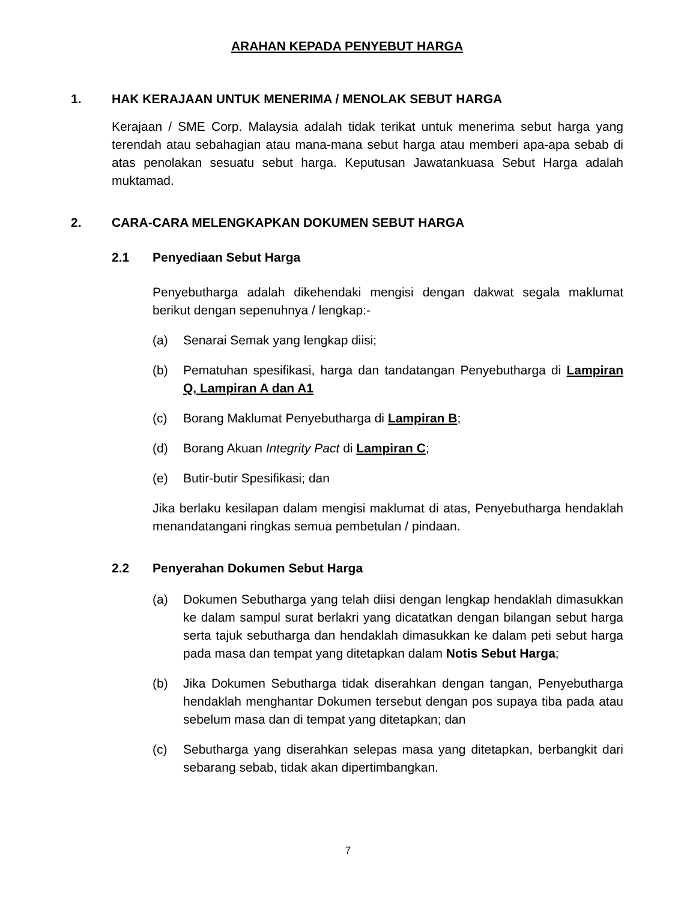ARAHAN KEPADA PENYEBUT HARGA
1. HAK KERAJAAN UNTUK MENERIMA / MENOLAK SEBUT HARGA
Kerajaan / SME Corp. Malaysia adalah tidak terikat untuk menerima sebut harga yang terendah atau sebahagian atau mana-mana sebut harga atau memberi apa-apa sebab di atas penolakan sesuatu sebut harga. Keputusan Jawatankuasa Sebut Harga adalah muktamad.
2. CARA-CARA MELENGKAPKAN DOKUMEN SEBUT HARGA
2.1 Penyediaan Sebut Harga
Penyebutharga adalah dikehendaki mengisi dengan dakwat segala maklumat berikut dengan sepenuhnya / lengkap:-
(a) Senarai Semak yang lengkap diisi;
(b) Pematuhan spesifikasi, harga dan tandatangan Penyebutharga di Lampiran Q, Lampiran A dan A1
(c) Borang Maklumat Penyebutharga di Lampiran B;
(d) Borang Akuan Integrity Pact di Lampiran C;
(e) Butir-butir Spesifikasi; dan
Jika berlaku kesilapan dalam mengisi maklumat di atas, Penyebutharga hendaklah menandatangani ringkas semua pembetulan / pindaan.
2.2 Penyerahan Dokumen Sebut Harga
(a) Dokumen Sebutharga yang telah diisi dengan lengkap hendaklah dimasukkan ke dalam sampul surat berlakri yang dicatatkan dengan bilangan sebut harga serta tajuk sebutharga dan hendaklah dimasukkan ke dalam peti sebut harga pada masa dan tempat yang ditetapkan dalam Notis Sebut Harga;
(b) Jika Dokumen Sebutharga tidak diserahkan dengan tangan, Penyebutharga hendaklah menghantar Dokumen tersebut dengan pos supaya tiba pada atau sebelum masa dan di tempat yang ditetapkan; dan
(c) Sebutharga yang diserahkan selepas masa yang ditetapkan, berbangkit dari sebarang sebab, tidak akan dipertimbangkan.
7